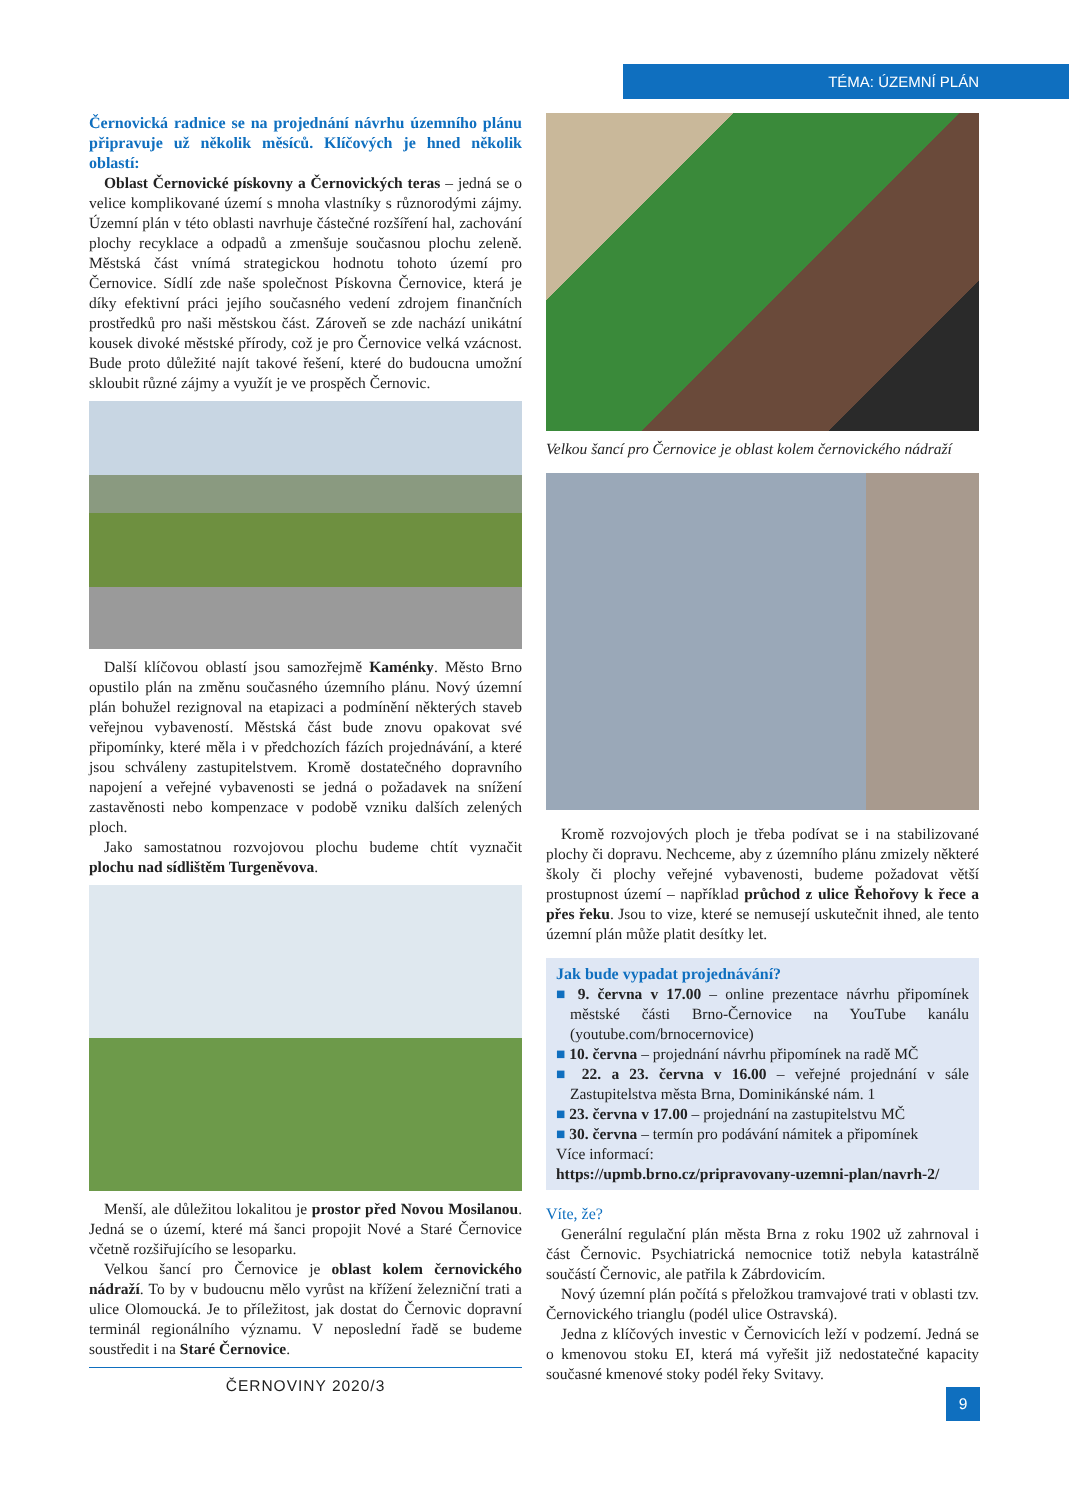TÉMA: ÚZEMNÍ PLÁN
Černovická radnice se na projednání návrhu územního plánu připravuje už několik měsíců. Klíčových je hned několik oblastí:
Oblast Černovické pískovny a Černovických teras – jedná se o velice komplikované území s mnoha vlastníky s různorodými zájmy. Územní plán v této oblasti navrhuje částečné rozšíření hal, zachování plochy recyklace a odpadů a zmenšuje současnou plochu zeleně. Městská část vnímá strategickou hodnotu tohoto území pro Černovice. Sídlí zde naše společnost Pískovna Černovice, která je díky efektivní práci jejího současného vedení zdrojem finančních prostředků pro naši městskou část. Zároveň se zde nachází unikátní kousek divoké městské přírody, což je pro Černovice velká vzácnost. Bude proto důležité najít takové řešení, které do budoucna umožní skloubit různé zájmy a využít je ve prospěch Černovic.
Další klíčovou oblastí jsou samozřejmě Kaménky. Město Brno opustilo plán na změnu současného územního plánu. Nový územní plán bohužel rezignoval na etapizaci a podmínění některých staveb veřejnou vybaveností. Městská část bude znovu opakovat své připomínky, které měla i v předchozích fázích projednávání, a které jsou schváleny zastupitelstvem. Kromě dostatečného dopravního napojení a veřejné vybavenosti se jedná o požadavek na snížení zastavěnosti nebo kompenzace v podobě vzniku dalších zelených ploch.
Jako samostatnou rozvojovou plochu budeme chtít vyznačit plochu nad sídlištěm Turgeněvova.
Menší, ale důležitou lokalitou je prostor před Novou Mosilanou. Jedná se o území, které má šanci propojit Nové a Staré Černovice včetně rozšiřujícího se lesoparku.
Velkou šancí pro Černovice je oblast kolem černovického nádraží. To by v budoucnu mělo vyrůst na křížení železniční trati a ulice Olomoucká. Je to příležitost, jak dostat do Černovic dopravní terminál regionálního významu. V neposlední řadě se budeme soustředit i na Staré Černovice.
ČERNOVINY 2020/3
Velkou šancí pro Černovice je oblast kolem černovického nádraží
Kromě rozvojových ploch je třeba podívat se i na stabilizované plochy či dopravu. Nechceme, aby z územního plánu zmizely některé školy či plochy veřejné vybavenosti, budeme požadovat větší prostupnost území – například průchod z ulice Řehořovy k řece a přes řeku. Jsou to vize, které se nemusejí uskutečnit ihned, ale tento územní plán může platit desítky let.
Jak bude vypadat projednávání?
■ 9. června v 17.00 – online prezentace návrhu připomínek městské části Brno-Černovice na YouTube kanálu (youtube.com/brnocernovice)
■ 10. června – projednání návrhu připomínek na radě MČ
■ 22. a 23. června v 16.00 – veřejné projednání v sále Zastupitelstva města Brna, Dominikánské nám. 1
■ 23. června v 17.00 – projednání na zastupitelstvu MČ
■ 30. června – termín pro podávání námitek a připomínek
Více informací:
https://upmb.brno.cz/pripravovany-uzemni-plan/navrh-2/
Víte, že?
Generální regulační plán města Brna z roku 1902 už zahrnoval i část Černovic. Psychiatrická nemocnice totiž nebyla katastrálně součástí Černovic, ale patřila k Zábrdovicím.
Nový územní plán počítá s přeložkou tramvajové trati v oblasti tzv. Černovického trianglu (podél ulice Ostravská).
Jedna z klíčových investic v Černovicích leží v podzemí. Jedná se o kmenovou stoku EI, která má vyřešit již nedostatečné kapacity současné kmenové stoky podél řeky Svitavy.
9